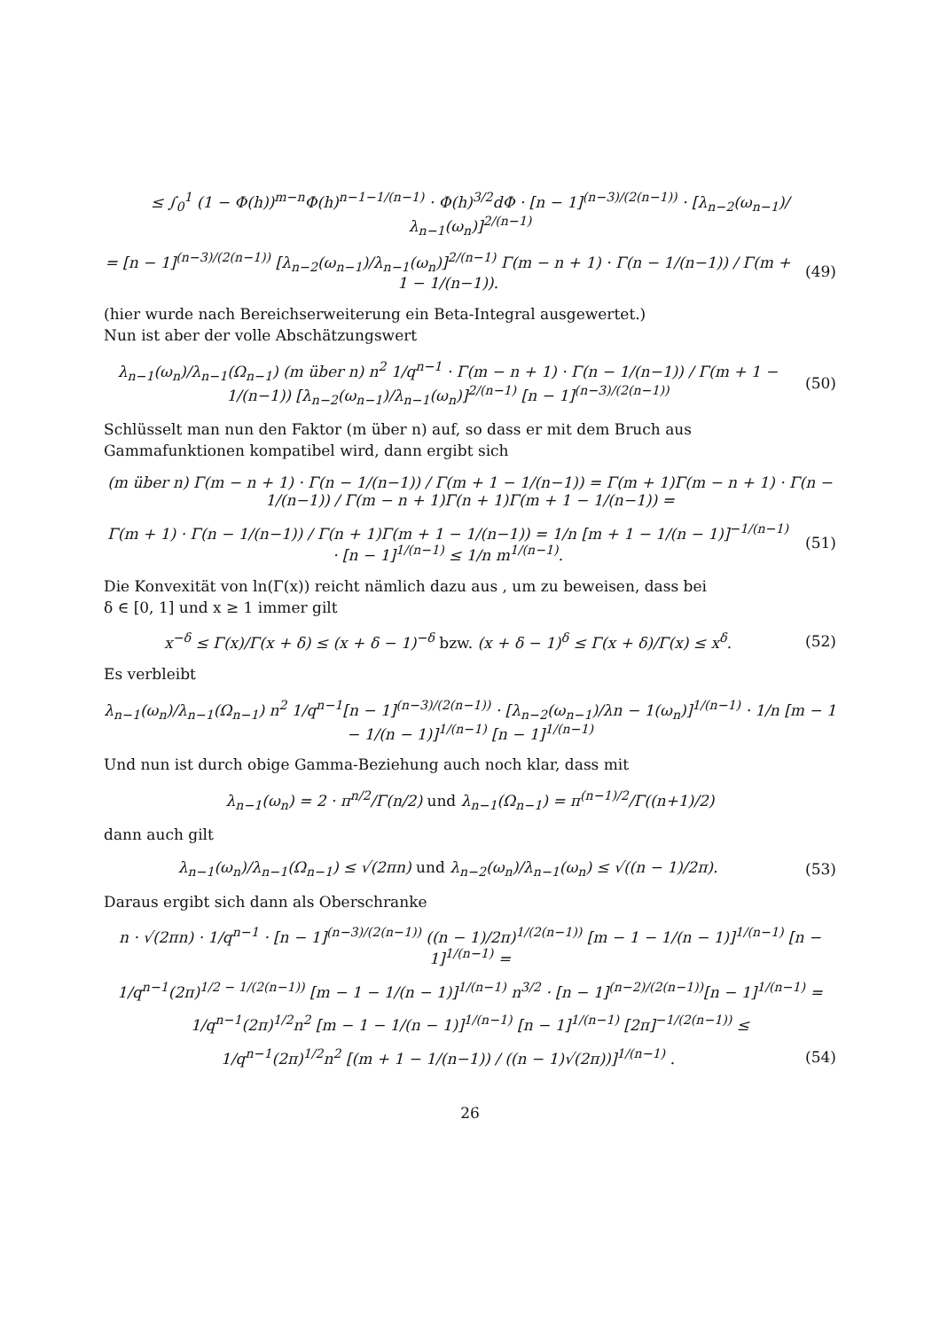≤ ∫<sub>0</sub><sup>1</sup> (1 − Φ(h))<sup>m−n</sup>Φ(h)<sup>n−1−1/(n−1)</sup> · Φ(h)<sup>3/2</sup>dΦ · [n − 1]<sup>(n−3)/(2(n−1))</sup> · [λ<sub>n−2</sub>(ω<sub>n−1</sub>)/λ<sub>n−1</sub>(ω<sub>n</sub>)]<sup>2/(n−1)</sup>
= [n − 1]<sup>(n−3)/(2(n−1))</sup> [λ<sub>n−2</sub>(ω<sub>n−1</sub>)/λ<sub>n−1</sub>(ω<sub>n</sub>)]<sup>2/(n−1)</sup> Γ(m − n + 1) · Γ(n − 1/(n−1)) / Γ(m + 1 − 1/(n−1)). (49)
(hier wurde nach Bereichserweiterung ein Beta-Integral ausgewertet.)
Nun ist aber der volle Abschätzungswert
λ<sub>n−1</sub>(ω<sub>n</sub>)/λ<sub>n−1</sub>(Ω<sub>n−1</sub>) (m über n) n<sup>2</sup> 1/q<sup>n−1</sup> · Γ(m − n + 1) · Γ(n − 1/(n−1)) / Γ(m + 1 − 1/(n−1)) [λ<sub>n−2</sub>(ω<sub>n−1</sub>)/λ<sub>n−1</sub>(ω<sub>n</sub>)]<sup>2/(n−1)</sup> [n − 1]<sup>(n−3)/(2(n−1))</sup> (50)
Schlüsselt man nun den Faktor (m über n) auf, so dass er mit dem Bruch aus Gammafunktionen kompatibel wird, dann ergibt sich
(m über n) Γ(m − n + 1) · Γ(n − 1/(n−1)) / Γ(m + 1 − 1/(n−1)) = Γ(m + 1)Γ(m − n + 1) · Γ(n − 1/(n−1)) / Γ(m − n + 1)Γ(n + 1)Γ(m + 1 − 1/(n−1)) =
Γ(m + 1) · Γ(n − 1/(n−1)) / Γ(n + 1)Γ(m + 1 − 1/(n−1)) = 1/n [m + 1 − 1/(n − 1)]<sup>−1/(n−1)</sup> · [n − 1]<sup>1/(n−1)</sup> ≤ 1/n m<sup>1/(n−1)</sup>. (51)
Die Konvexität von ln(Γ(x)) reicht nämlich dazu aus , um zu beweisen, dass bei
δ ∈ [0, 1] und x ≥ 1 immer gilt
x<sup>−δ</sup> ≤ Γ(x)/Γ(x + δ) ≤ (x + δ − 1)<sup>−δ</sup> bzw. (x + δ − 1)<sup>δ</sup> ≤ Γ(x + δ)/Γ(x) ≤ x<sup>δ</sup>. (52)
Es verbleibt
λ<sub>n−1</sub>(ω<sub>n</sub>)/λ<sub>n−1</sub>(Ω<sub>n−1</sub>) n<sup>2</sup> 1/q<sup>n−1</sup>[n − 1]<sup>(n−3)/(2(n−1))</sup> · [λ<sub>n−2</sub>(ω<sub>n−1</sub>)/λn − 1(ω<sub>n</sub>)]<sup>1/(n−1)</sup> · 1/n [m − 1 − 1/(n − 1)]<sup>1/(n−1)</sup> [n − 1]<sup>1/(n−1)</sup>
Und nun ist durch obige Gamma-Beziehung auch noch klar, dass mit
λ<sub>n−1</sub>(ω<sub>n</sub>) = 2 · π<sup>n/2</sup>/Γ(n/2) und λ<sub>n−1</sub>(Ω<sub>n−1</sub>) = π<sup>(n−1)/2</sup>/Γ((n+1)/2)
dann auch gilt
λ<sub>n−1</sub>(ω<sub>n</sub>)/λ<sub>n−1</sub>(Ω<sub>n−1</sub>) ≤ √(2πn) und λ<sub>n−2</sub>(ω<sub>n</sub>)/λ<sub>n−1</sub>(ω<sub>n</sub>) ≤ √((n − 1)/2π). (53)
Daraus ergibt sich dann als Oberschranke
n · √(2πn) · 1/q<sup>n−1</sup> · [n − 1]<sup>(n−3)/(2(n−1))</sup> ((n − 1)/2π)<sup>1/(2(n−1))</sup> [m − 1 − 1/(n − 1)]<sup>1/(n−1)</sup> [n − 1]<sup>1/(n−1)</sup> =
1/q<sup>n−1</sup>(2π)<sup>1/2 − 1/(2(n−1))</sup> [m − 1 − 1/(n − 1)]<sup>1/(n−1)</sup> n<sup>3/2</sup> · [n − 1]<sup>(n−2)/(2(n−1))</sup>[n − 1]<sup>1/(n−1)</sup> =
1/q<sup>n−1</sup>(2π)<sup>1/2</sup>n<sup>2</sup> [m − 1 − 1/(n − 1)]<sup>1/(n−1)</sup> [n − 1]<sup>1/(n−1)</sup> [2π]<sup>−1/(2(n−1))</sup> ≤
1/q<sup>n−1</sup>(2π)<sup>1/2</sup>n<sup>2</sup> [(m + 1 − 1/(n−1)) / ((n − 1)√(2π))]<sup>1/(n−1)</sup> . (54)
26